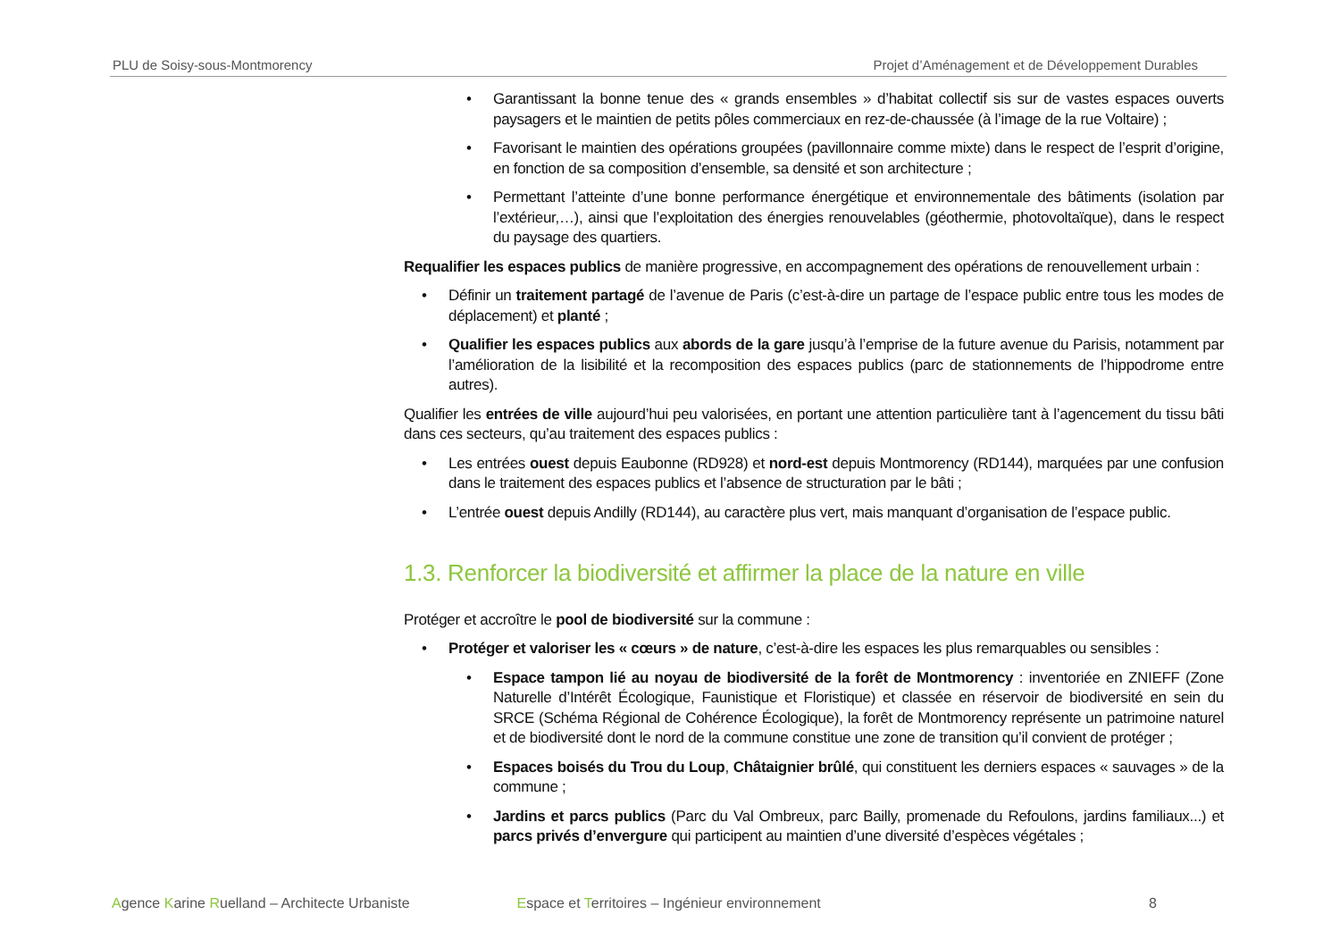PLU de Soisy-sous-Montmorency Projet d’Aménagement et de Développement Durables
• Garantissant la bonne tenue des « grands ensembles » d’habitat collectif sis sur de vastes espaces ouverts paysagers et le maintien de petits pôles commerciaux en rez-de-chaussée (à l’image de la rue Voltaire) ;
• Favorisant le maintien des opérations groupées (pavillonnaire comme mixte) dans le respect de l’esprit d’origine, en fonction de sa composition d’ensemble, sa densité et son architecture ;
• Permettant l’atteinte d’une bonne performance énergétique et environnementale des bâtiments (isolation par l’extérieur,…), ainsi que l’exploitation des énergies renouvelables (géothermie, photovoltaïque), dans le respect du paysage des quartiers.
Requalifier les espaces publics de manière progressive, en accompagnement des opérations de renouvellement urbain :
• Définir un traitement partagé de l’avenue de Paris (c’est-à-dire un partage de l’espace public entre tous les modes de déplacement) et planté ;
• Qualifier les espaces publics aux abords de la gare jusqu’à l’emprise de la future avenue du Parisis, notamment par l’amélioration de la lisibilité et la recomposition des espaces publics (parc de stationnements de l’hippodrome entre autres).
Qualifier les entrées de ville aujourd’hui peu valorisées, en portant une attention particulière tant à l’agencement du tissu bâti dans ces secteurs, qu’au traitement des espaces publics :
• Les entrées ouest depuis Eaubonne (RD928) et nord-est depuis Montmorency (RD144), marquées par une confusion dans le traitement des espaces publics et l’absence de structuration par le bâti ;
• L’entrée ouest depuis Andilly (RD144), au caractère plus vert, mais manquant d’organisation de l’espace public.
1.3. Renforcer la biodiversité et affirmer la place de la nature en ville
Protéger et accroître le pool de biodiversité sur la commune :
• Protéger et valoriser les « cœurs » de nature, c’est-à-dire les espaces les plus remarquables ou sensibles :
• Espace tampon lié au noyau de biodiversité de la forêt de Montmorency : inventoriée en ZNIEFF (Zone Naturelle d’Intérêt Écologique, Faunistique et Floristique) et classée en réservoir de biodiversité en sein du SRCE (Schéma Régional de Cohérence Écologique), la forêt de Montmorency représente un patrimoine naturel et de biodiversité dont le nord de la commune constitue une zone de transition qu’il convient de protéger ;
• Espaces boisés du Trou du Loup, Châtaignier brûlé, qui constituent les derniers espaces « sauvages » de la commune ;
• Jardins et parcs publics (Parc du Val Ombreux, parc Bailly, promenade du Refoulons, jardins familiaux...) et parcs privés d’envergure qui participent au maintien d’une diversité d’espèces végétales ;
Agence Karine Ruelland – Architecte Urbaniste Espace et Territoires – Ingénieur environnement 8